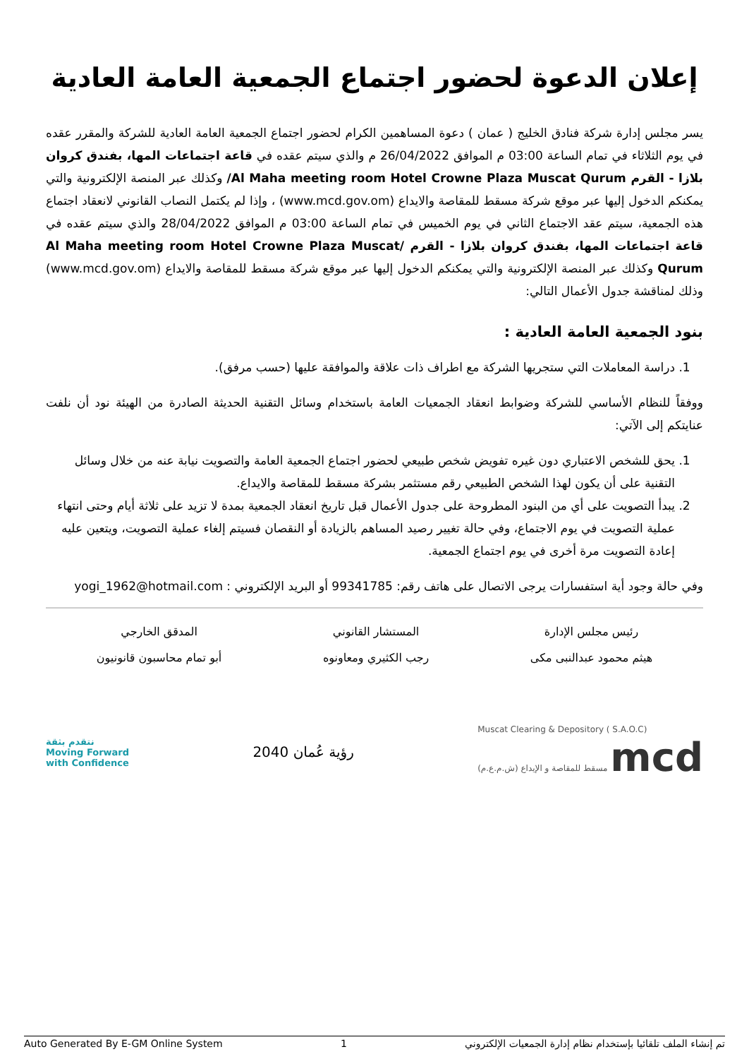إعلان الدعوة لحضور اجتماع الجمعية العامة العادية
يسر مجلس إدارة شركة فنادق الخليج ( عمان ) دعوة المساهمين الكرام لحضور اجتماع الجمعية العامة العادية للشركة والمقرر عقده في يوم الثلاثاء في تمام الساعة 03:00 م الموافق 26/04/2022 م والذي سيتم عقده في قاعة اجتماعات المها، بفندق كروان بلازا - القرم Al Maha meeting room Hotel Crowne Plaza Muscat Qurum/ وكذلك عبر المنصة الإلكترونية والتي يمكنكم الدخول إليها عبر موقع شركة مسقط للمقاصة والايداع (www.mcd.gov.om) ، وإذا لم يكتمل النصاب القانوني لانعقاد اجتماع هذه الجمعية، سيتم عقد الاجتماع الثاني في يوم الخميس في تمام الساعة 03:00 م الموافق 28/04/2022 والذي سيتم عقده في قاعة اجتماعات المها، بفندق كروان بلازا - القرم Al Maha meeting room Hotel Crowne Plaza Muscat/ Qurum وكذلك عبر المنصة الإلكترونية والتي يمكنكم الدخول إليها عبر موقع شركة مسقط للمقاصة والايداع (www.mcd.gov.om) وذلك لمناقشة جدول الأعمال التالي:
بنود الجمعية العامة العادية :
1. دراسة المعاملات التي ستجريها الشركة مع اطراف ذات علاقة والموافقة عليها (حسب مرفق).
ووفقاً للنظام الأساسي للشركة وضوابط انعقاد الجمعيات العامة باستخدام وسائل التقنية الحديثة الصادرة من الهيئة نود أن نلفت عنايتكم إلى الآتي:
1. يحق للشخص الاعتباري دون غيره تفويض شخص طبيعي لحضور اجتماع الجمعية العامة والتصويت نيابة عنه من خلال وسائل التقنية على أن يكون لهذا الشخص الطبيعي رقم مستثمر بشركة مسقط للمقاصة والايداع.
2. يبدأ التصويت على أي من البنود المطروحة على جدول الأعمال قبل تاريخ انعقاد الجمعية بمدة لا تزيد على ثلاثة أيام وحتى انتهاء عملية التصويت في يوم الاجتماع، وفي حالة تغيير رصيد المساهم بالزيادة أو النقصان فسيتم إلغاء عملية التصويت، ويتعين عليه إعادة التصويت مرة أخرى في يوم اجتماع الجمعية.
وفي حالة وجود أية استفسارات يرجى الاتصال على هاتف رقم: 99341785 أو البريد الإلكتروني : yogi_1962@hotmail.com
رئيس مجلس الإدارة
هيثم محمود عبدالنبى مكى
المستشار القانوني
رجب الكثيري ومعاونوه
المدقق الخارجي
أبو تمام محاسبون قانونيون
نتقدم بثقة
Moving Forward
with Confidence
رؤية عُمان 2040
Muscat Clearing & Depository ( S.A.O.C)
مسقط للمقاصة و الإيداع (ش.م.ع.م) mcd
Auto Generated By E-GM Online System 1 تم إنشاء الملف تلقائيا بإستخدام نظام إدارة الجمعيات الإلكتروني